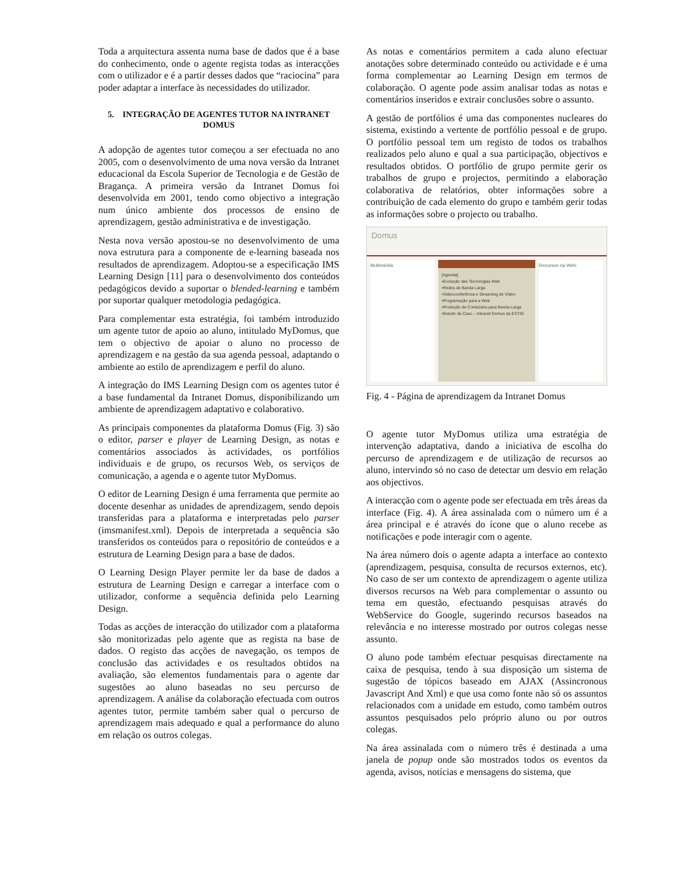Toda a arquitectura assenta numa base de dados que é a base do conhecimento, onde o agente regista todas as interacções com o utilizador e é a partir desses dados que “raciocina” para poder adaptar a interface às necessidades do utilizador.
5. INTEGRAÇÃO DE AGENTES TUTOR NA INTRANET DOMUS
A adopção de agentes tutor começou a ser efectuada no ano 2005, com o desenvolvimento de uma nova versão da Intranet educacional da Escola Superior de Tecnologia e de Gestão de Bragança. A primeira versão da Intranet Domus foi desenvolvida em 2001, tendo como objectivo a integração num único ambiente dos processos de ensino de aprendizagem, gestão administrativa e de investigação.
Nesta nova versão apostou-se no desenvolvimento de uma nova estrutura para a componente de e-learning baseada nos resultados de aprendizagem. Adoptou-se a especificação IMS Learning Design [11] para o desenvolvimento dos conteúdos pedagógicos devido a suportar o blended-learning e também por suportar qualquer metodologia pedagógica.
Para complementar esta estratégia, foi também introduzido um agente tutor de apoio ao aluno, intitulado MyDomus, que tem o objectivo de apoiar o aluno no processo de aprendizagem e na gestão da sua agenda pessoal, adaptando o ambiente ao estilo de aprendizagem e perfil do aluno.
A integração do IMS Learning Design com os agentes tutor é a base fundamental da Intranet Domus, disponibilizando um ambiente de aprendizagem adaptativo e colaborativo.
As principais componentes da plataforma Domus (Fig. 3) são o editor, parser e player de Learning Design, as notas e comentários associados às actividades, os portfólios individuais e de grupo, os recursos Web, os serviços de comunicação, a agenda e o agente tutor MyDomus.
O editor de Learning Design é uma ferramenta que permite ao docente desenhar as unidades de aprendizagem, sendo depois transferidas para a plataforma e interpretadas pelo parser (imsmanifest.xml). Depois de interpretada a sequência são transferidos os conteúdos para o repositório de conteúdos e a estrutura de Learning Design para a base de dados.
O Learning Design Player permite ler da base de dados a estrutura de Learning Design e carregar a interface com o utilizador, conforme a sequência definida pelo Learning Design.
Todas as acções de interacção do utilizador com a plataforma são monitorizadas pelo agente que as regista na base de dados. O registo das acções de navegação, os tempos de conclusão das actividades e os resultados obtidos na avaliação, são elementos fundamentais para o agente dar sugestões ao aluno baseadas no seu percurso de aprendizagem. A análise da colaboração efectuada com outros agentes tutor, permite também saber qual o percurso de aprendizagem mais adequado e qual a performance do aluno em relação os outros colegas.
As notas e comentários permitem a cada aluno efectuar anotações sobre determinado conteúdo ou actividade e é uma forma complementar ao Learning Design em termos de colaboração. O agente pode assim analisar todas as notas e comentários inseridos e extrair conclusões sobre o assunto.
A gestão de portfólios é uma das componentes nucleares do sistema, existindo a vertente de portfólio pessoal e de grupo. O portfólio pessoal tem um registo de todos os trabalhos realizados pelo aluno e qual a sua participação, objectivos e resultados obtidos. O portfólio de grupo permite gerir os trabalhos de grupo e projectos, permitindo a elaboração colaborativa de relatórios, obter informações sobre a contribuição de cada elemento do grupo e também gerir todas as informações sobre o projecto ou trabalho.
Domus
Multimédia
[Agenda]
•Evolução das Tecnologias Web
•Redes de Banda Larga
•Videoconferência e Streaming de Vídeo
•Programação para a Web
•Produção de Conteúdos para Banda Larga
•Estudo de Caso – Intranet Domus da ESTIG
Recursos na Web:
Fig. 4 - Página de aprendizagem da Intranet Domus
O agente tutor MyDomus utiliza uma estratégia de intervenção adaptativa, dando a iniciativa de escolha do percurso de aprendizagem e de utilização de recursos ao aluno, intervindo só no caso de detectar um desvio em relação aos objectivos.
A interacção com o agente pode ser efectuada em três áreas da interface (Fig. 4). A área assinalada com o número um é a área principal e é através do ícone que o aluno recebe as notificações e pode interagir com o agente.
Na área número dois o agente adapta a interface ao contexto (aprendizagem, pesquisa, consulta de recursos externos, etc). No caso de ser um contexto de aprendizagem o agente utiliza diversos recursos na Web para complementar o assunto ou tema em questão, efectuando pesquisas através do WebService do Google, sugerindo recursos baseados na relevância e no interesse mostrado por outros colegas nesse assunto.
O aluno pode também efectuar pesquisas directamente na caixa de pesquisa, tendo à sua disposição um sistema de sugestão de tópicos baseado em AJAX (Assincronous Javascript And Xml) e que usa como fonte não só os assuntos relacionados com a unidade em estudo, como também outros assuntos pesquisados pelo próprio aluno ou por outros colegas.
Na área assinalada com o número três é destinada a uma janela de popup onde são mostrados todos os eventos da agenda, avisos, notícias e mensagens do sistema, que